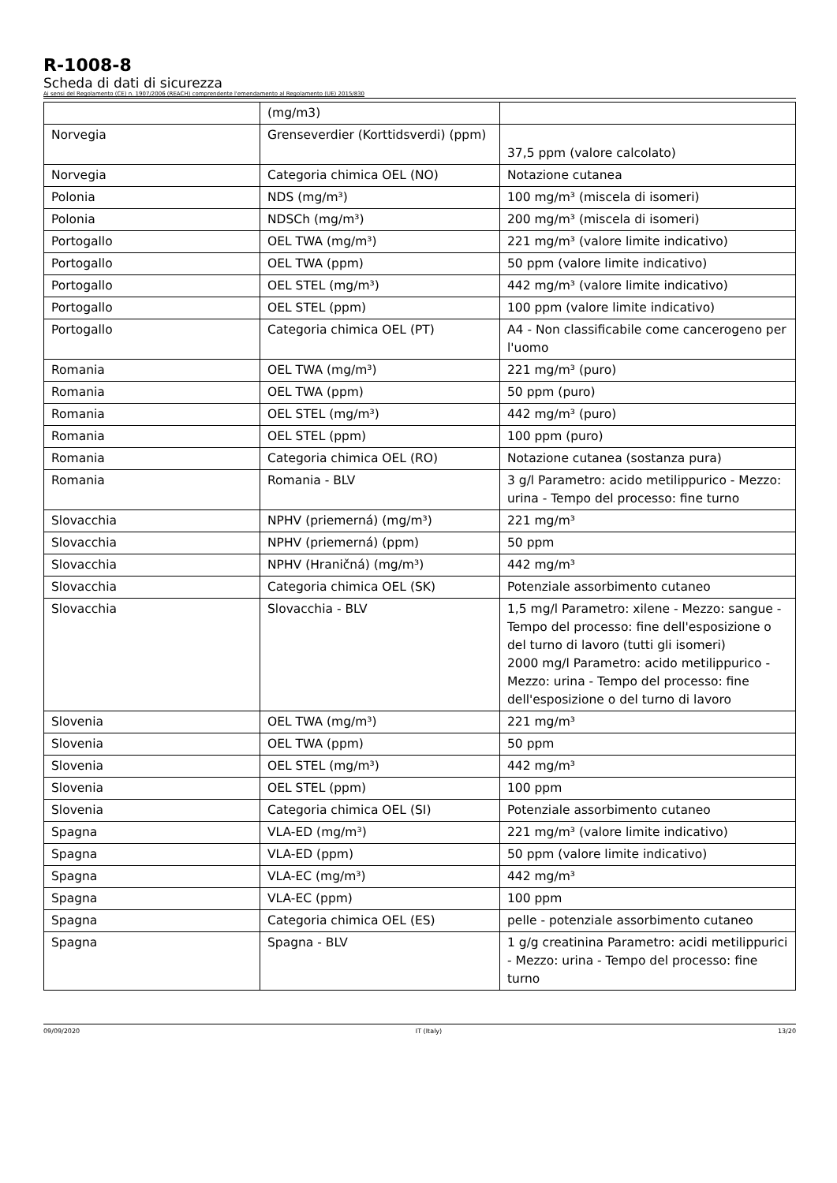R-1008-8
Scheda di dati di sicurezza
Ai sensi del Regolamento (CE) n. 1907/2006 (REACH) comprendente l'emendamento al Regolamento (UE) 2015/830
| | (mg/m3) | |
| Norvegia | Grenseverdier (Korttidsverdi) (ppm) | 37,5 ppm (valore calcolato) |
| Norvegia | Categoria chimica OEL (NO) | Notazione cutanea |
| Polonia | NDS (mg/m³) | 100 mg/m³ (miscela di isomeri) |
| Polonia | NDSCh (mg/m³) | 200 mg/m³ (miscela di isomeri) |
| Portogallo | OEL TWA (mg/m³) | 221 mg/m³ (valore limite indicativo) |
| Portogallo | OEL TWA (ppm) | 50 ppm (valore limite indicativo) |
| Portogallo | OEL STEL (mg/m³) | 442 mg/m³ (valore limite indicativo) |
| Portogallo | OEL STEL (ppm) | 100 ppm (valore limite indicativo) |
| Portogallo | Categoria chimica OEL (PT) | A4 - Non classificabile come cancerogeno per l'uomo |
| Romania | OEL TWA (mg/m³) | 221 mg/m³ (puro) |
| Romania | OEL TWA (ppm) | 50 ppm (puro) |
| Romania | OEL STEL (mg/m³) | 442 mg/m³ (puro) |
| Romania | OEL STEL (ppm) | 100 ppm (puro) |
| Romania | Categoria chimica OEL (RO) | Notazione cutanea (sostanza pura) |
| Romania | Romania - BLV | 3 g/l Parametro: acido metilippurico - Mezzo: urina - Tempo del processo: fine turno |
| Slovacchia | NPHV (priemerná) (mg/m³) | 221 mg/m³ |
| Slovacchia | NPHV (priemerná) (ppm) | 50 ppm |
| Slovacchia | NPHV (Hraničná) (mg/m³) | 442 mg/m³ |
| Slovacchia | Categoria chimica OEL (SK) | Potenziale assorbimento cutaneo |
| Slovacchia | Slovacchia - BLV | 1,5 mg/l Parametro: xilene - Mezzo: sangue - Tempo del processo: fine dell'esposizione o del turno di lavoro (tutti gli isomeri) 2000 mg/l Parametro: acido metilippurico - Mezzo: urina - Tempo del processo: fine dell'esposizione o del turno di lavoro |
| Slovenia | OEL TWA (mg/m³) | 221 mg/m³ |
| Slovenia | OEL TWA (ppm) | 50 ppm |
| Slovenia | OEL STEL (mg/m³) | 442 mg/m³ |
| Slovenia | OEL STEL (ppm) | 100 ppm |
| Slovenia | Categoria chimica OEL (SI) | Potenziale assorbimento cutaneo |
| Spagna | VLA-ED (mg/m³) | 221 mg/m³ (valore limite indicativo) |
| Spagna | VLA-ED (ppm) | 50 ppm (valore limite indicativo) |
| Spagna | VLA-EC (mg/m³) | 442 mg/m³ |
| Spagna | VLA-EC (ppm) | 100 ppm |
| Spagna | Categoria chimica OEL (ES) | pelle - potenziale assorbimento cutaneo |
| Spagna | Spagna - BLV | 1 g/g creatinina Parametro: acidi metilippurici - Mezzo: urina - Tempo del processo: fine turno |
09/09/2020 IT (Italy) 13/20